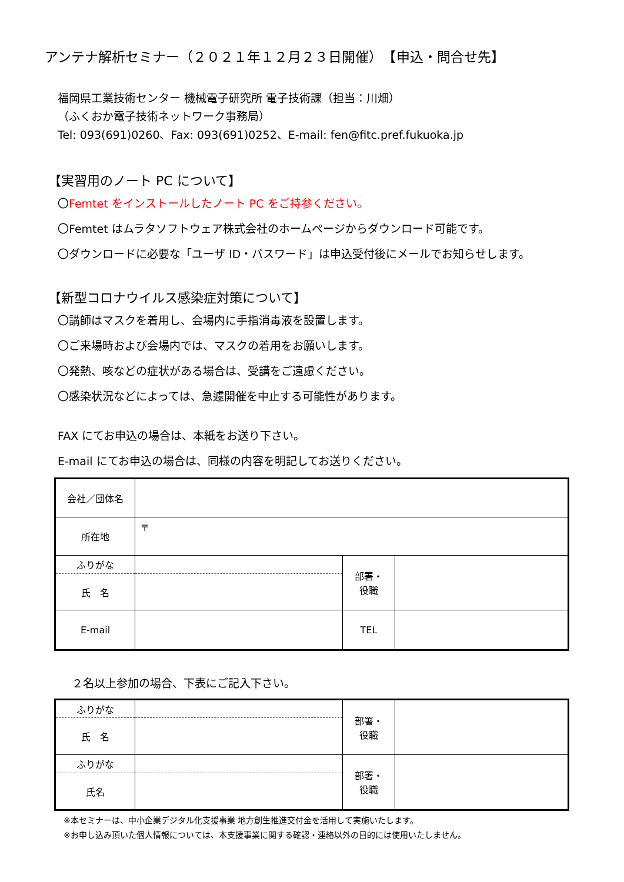アンテナ解析セミナー（２０２１年１２月２３日開催）　【申込・問合せ先】
福岡県工業技術センター 機械電子研究所 電子技術課（担当：川畑）
（ふくおか電子技術ネットワーク事務局）
Tel: 093(691)0260、Fax: 093(691)0252、E-mail: fen@fitc.pref.fukuoka.jp
【実習用のノート PC について】
〇Femtet をインストールしたノート PC をご持参ください。
〇Femtet はムラタソフトウェア株式会社のホームページからダウンロード可能です。
〇ダウンロードに必要な「ユーザ ID・パスワード」は申込受付後にメールでお知らせします。
【新型コロナウイルス感染症対策について】
〇講師はマスクを着用し、会場内に手指消毒液を設置します。
〇ご来場時および会場内では、マスクの着用をお願いします。
〇発熱、咳などの症状がある場合は、受講をご遠慮ください。
〇感染状況などによっては、急遽開催を中止する可能性があります。
FAX にてお申込の場合は、本紙をお送り下さい。
E-mail にてお申込の場合は、同様の内容を明記してお送りください。
| 会社／団体名 | | | |
| 所在地 | 〒 | | |
| ふりがな | | 部署・ 役職 | |
| 氏 名 | | | |
| E-mail | | TEL | |
２名以上参加の場合、下表にご記入下さい。
| ふりがな | | 部署・ 役職 | |
| 氏 名 | | | |
| ふりがな | | 部署・ 役職 | |
| 氏名 | | | |
※本セミナーは、中小企業デジタル化支援事業 地方創生推進交付金を活用して実施いたします。
※お申し込み頂いた個人情報については、本支援事業に関する確認・連絡以外の目的には使用いたしません。